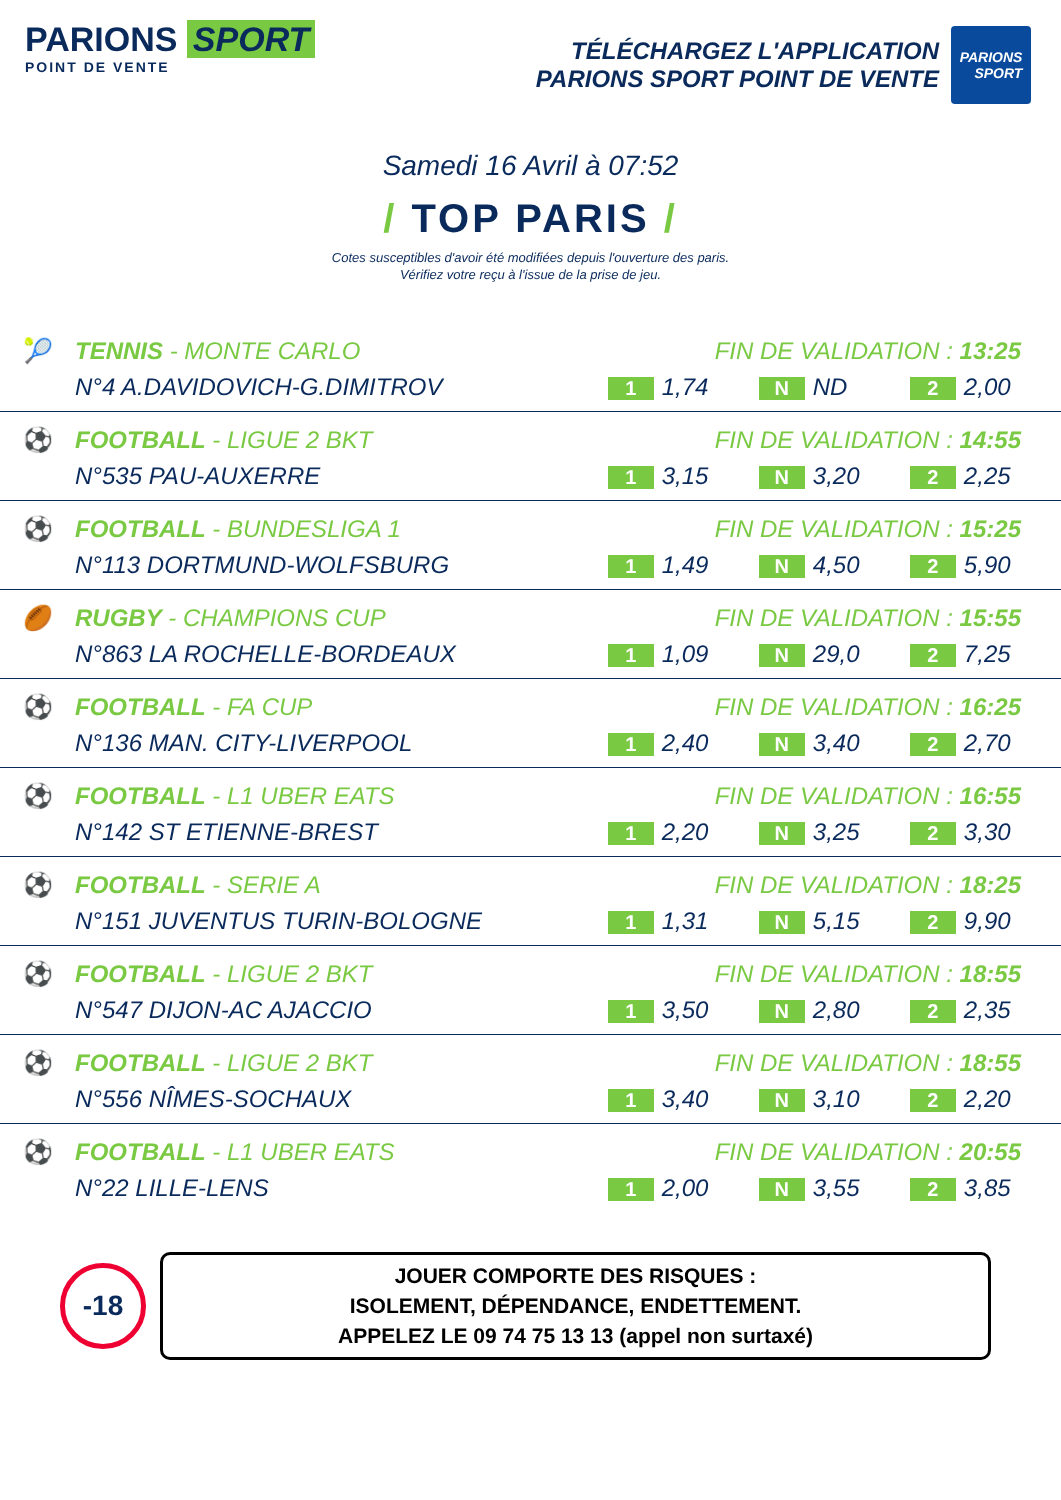PARIONS SPORT
POINT DE VENTE
TÉLÉCHARGEZ L'APPLICATION
PARIONS SPORT POINT DE VENTE
PARIONS
SPORT
Samedi 16 Avril à 07:52
/ TOP PARIS /
Cotes susceptibles d'avoir été modifiées depuis l'ouverture des paris.
Vérifiez votre reçu à l'issue de la prise de jeu.
| 🎾 | TENNIS - MONTE CARLO | FIN DE VALIDATION : 13:25 | | |
| | N°4 A.DAVIDOVICH-G.DIMITROV | 1 1,74 | N ND | 2 2,00 |
| ⚽ | FOOTBALL - LIGUE 2 BKT | FIN DE VALIDATION : 14:55 | | |
| | N°535 PAU-AUXERRE | 1 3,15 | N 3,20 | 2 2,25 |
| ⚽ | FOOTBALL - BUNDESLIGA 1 | FIN DE VALIDATION : 15:25 | | |
| | N°113 DORTMUND-WOLFSBURG | 1 1,49 | N 4,50 | 2 5,90 |
| 🏉 | RUGBY - CHAMPIONS CUP | FIN DE VALIDATION : 15:55 | | |
| | N°863 LA ROCHELLE-BORDEAUX | 1 1,09 | N 29,0 | 2 7,25 |
| ⚽ | FOOTBALL - FA CUP | FIN DE VALIDATION : 16:25 | | |
| | N°136 MAN. CITY-LIVERPOOL | 1 2,40 | N 3,40 | 2 2,70 |
| ⚽ | FOOTBALL - L1 UBER EATS | FIN DE VALIDATION : 16:55 | | |
| | N°142 ST ETIENNE-BREST | 1 2,20 | N 3,25 | 2 3,30 |
| ⚽ | FOOTBALL - SERIE A | FIN DE VALIDATION : 18:25 | | |
| | N°151 JUVENTUS TURIN-BOLOGNE | 1 1,31 | N 5,15 | 2 9,90 |
| ⚽ | FOOTBALL - LIGUE 2 BKT | FIN DE VALIDATION : 18:55 | | |
| | N°547 DIJON-AC AJACCIO | 1 3,50 | N 2,80 | 2 2,35 |
| ⚽ | FOOTBALL - LIGUE 2 BKT | FIN DE VALIDATION : 18:55 | | |
| | N°556 NÎMES-SOCHAUX | 1 3,40 | N 3,10 | 2 2,20 |
| ⚽ | FOOTBALL - L1 UBER EATS | FIN DE VALIDATION : 20:55 | | |
| | N°22 LILLE-LENS | 1 2,00 | N 3,55 | 2 3,85 |
-18
JOUER COMPORTE DES RISQUES :
ISOLEMENT, DÉPENDANCE, ENDETTEMENT.
APPELEZ LE 09 74 75 13 13 (appel non surtaxé)